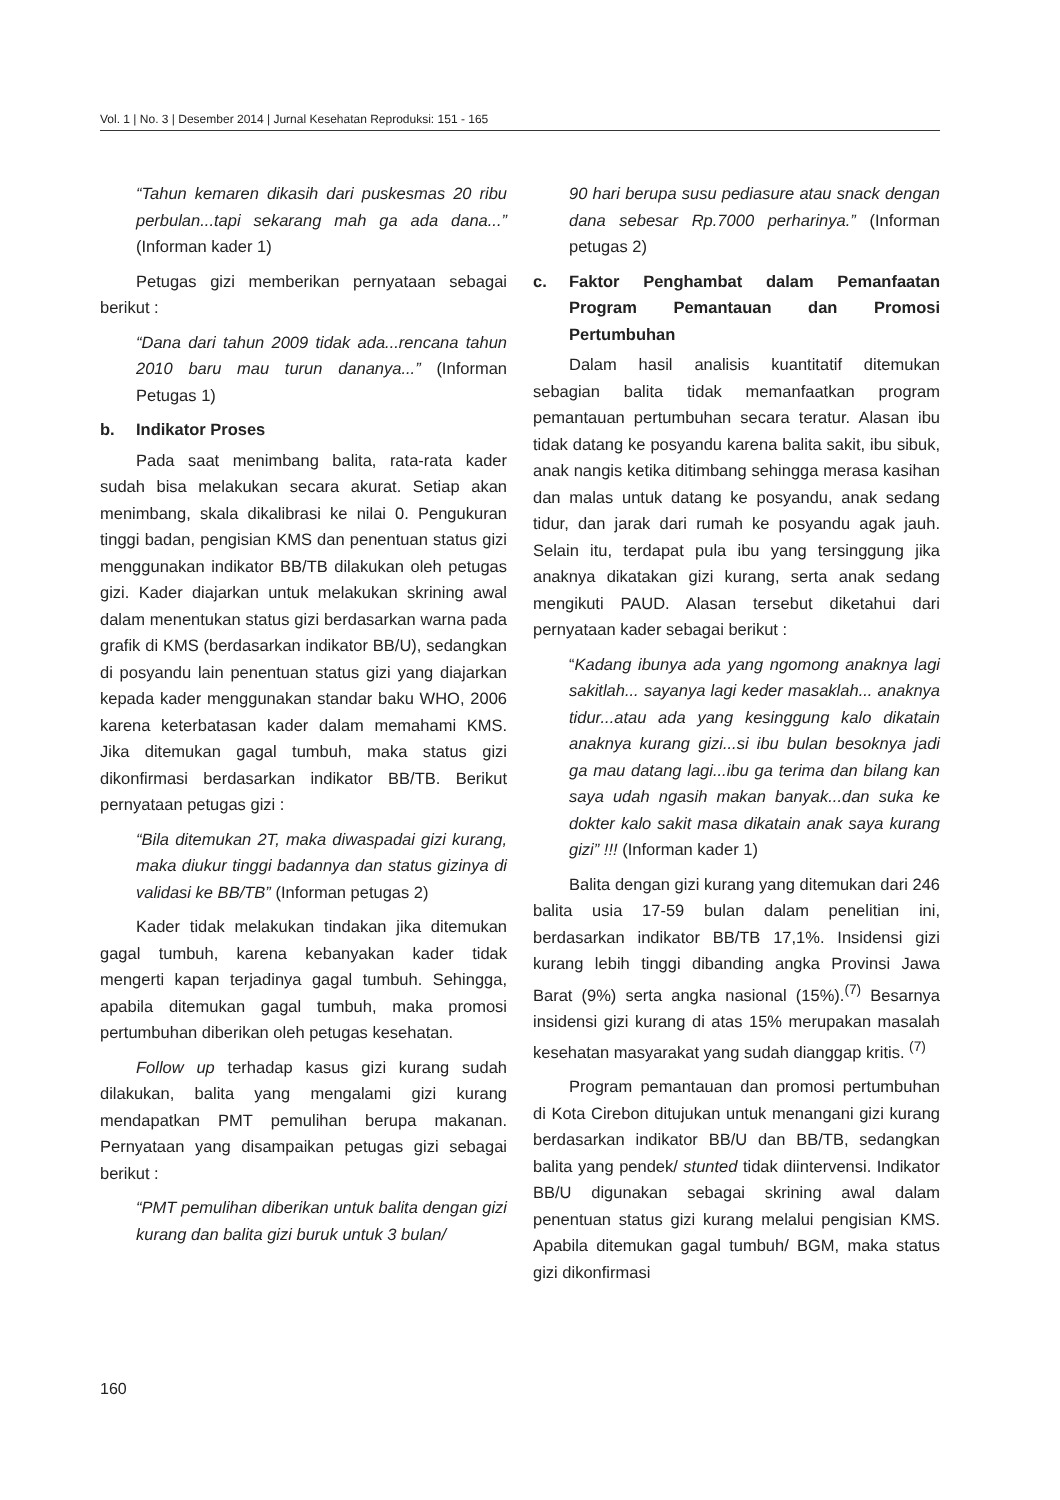Vol. 1 | No. 3 | Desember 2014 | Jurnal Kesehatan Reproduksi: 151 - 165
“Tahun kemaren dikasih dari puskesmas 20 ribu perbulan...tapi sekarang mah ga ada dana...” (Informan kader 1)
Petugas gizi memberikan pernyataan sebagai berikut :
“Dana dari tahun 2009 tidak ada...rencana tahun 2010 baru mau turun dananya...” (Informan Petugas 1)
b. Indikator Proses
Pada saat menimbang balita, rata-rata kader sudah bisa melakukan secara akurat. Setiap akan menimbang, skala dikalibrasi ke nilai 0. Pengukuran tinggi badan, pengisian KMS dan penentuan status gizi menggunakan indikator BB/TB dilakukan oleh petugas gizi. Kader diajarkan untuk melakukan skrining awal dalam menentukan status gizi berdasarkan warna pada grafik di KMS (berdasarkan indikator BB/U), sedangkan di posyandu lain penentuan status gizi yang diajarkan kepada kader menggunakan standar baku WHO, 2006 karena keterbatasan kader dalam memahami KMS. Jika ditemukan gagal tumbuh, maka status gizi dikonfirmasi berdasarkan indikator BB/TB. Berikut pernyataan petugas gizi :
“Bila ditemukan 2T, maka diwaspadai gizi kurang, maka diukur tinggi badannya dan status gizinya di validasi ke BB/TB” (Informan petugas 2)
Kader tidak melakukan tindakan jika ditemukan gagal tumbuh, karena kebanyakan kader tidak mengerti kapan terjadinya gagal tumbuh. Sehingga, apabila ditemukan gagal tumbuh, maka promosi pertumbuhan diberikan oleh petugas kesehatan.
Follow up terhadap kasus gizi kurang sudah dilakukan, balita yang mengalami gizi kurang mendapatkan PMT pemulihan berupa makanan. Pernyataan yang disampaikan petugas gizi sebagai berikut :
“PMT pemulihan diberikan untuk balita dengan gizi kurang dan balita gizi buruk untuk 3 bulan/
90 hari berupa susu pediasure atau snack dengan dana sebesar Rp.7000 perharinya.” (Informan petugas 2)
c. Faktor Penghambat dalam Pemanfaatan Program Pemantauan dan Promosi Pertumbuhan
Dalam hasil analisis kuantitatif ditemukan sebagian balita tidak memanfaatkan program pemantauan pertumbuhan secara teratur. Alasan ibu tidak datang ke posyandu karena balita sakit, ibu sibuk, anak nangis ketika ditimbang sehingga merasa kasihan dan malas untuk datang ke posyandu, anak sedang tidur, dan jarak dari rumah ke posyandu agak jauh. Selain itu, terdapat pula ibu yang tersinggung jika anaknya dikatakan gizi kurang, serta anak sedang mengikuti PAUD. Alasan tersebut diketahui dari pernyataan kader sebagai berikut :
“Kadang ibunya ada yang ngomong anaknya lagi sakitlah... sayanya lagi keder masaklah... anaknya tidur...atau ada yang kesinggung kalo dikatain anaknya kurang gizi...si ibu bulan besoknya jadi ga mau datang lagi...ibu ga terima dan bilang kan saya udah ngasih makan banyak...dan suka ke dokter kalo sakit masa dikatain anak saya kurang gizi” !!! (Informan kader 1)
Balita dengan gizi kurang yang ditemukan dari 246 balita usia 17-59 bulan dalam penelitian ini, berdasarkan indikator BB/TB 17,1%. Insidensi gizi kurang lebih tinggi dibanding angka Provinsi Jawa Barat (9%) serta angka nasional (15%).<sup>(7)</sup> Besarnya insidensi gizi kurang di atas 15% merupakan masalah kesehatan masyarakat yang sudah dianggap kritis. <sup>(7)</sup>
Program pemantauan dan promosi pertumbuhan di Kota Cirebon ditujukan untuk menangani gizi kurang berdasarkan indikator BB/U dan BB/TB, sedangkan balita yang pendek/ stunted tidak diintervensi. Indikator BB/U digunakan sebagai skrining awal dalam penentuan status gizi kurang melalui pengisian KMS. Apabila ditemukan gagal tumbuh/ BGM, maka status gizi dikonfirmasi
160